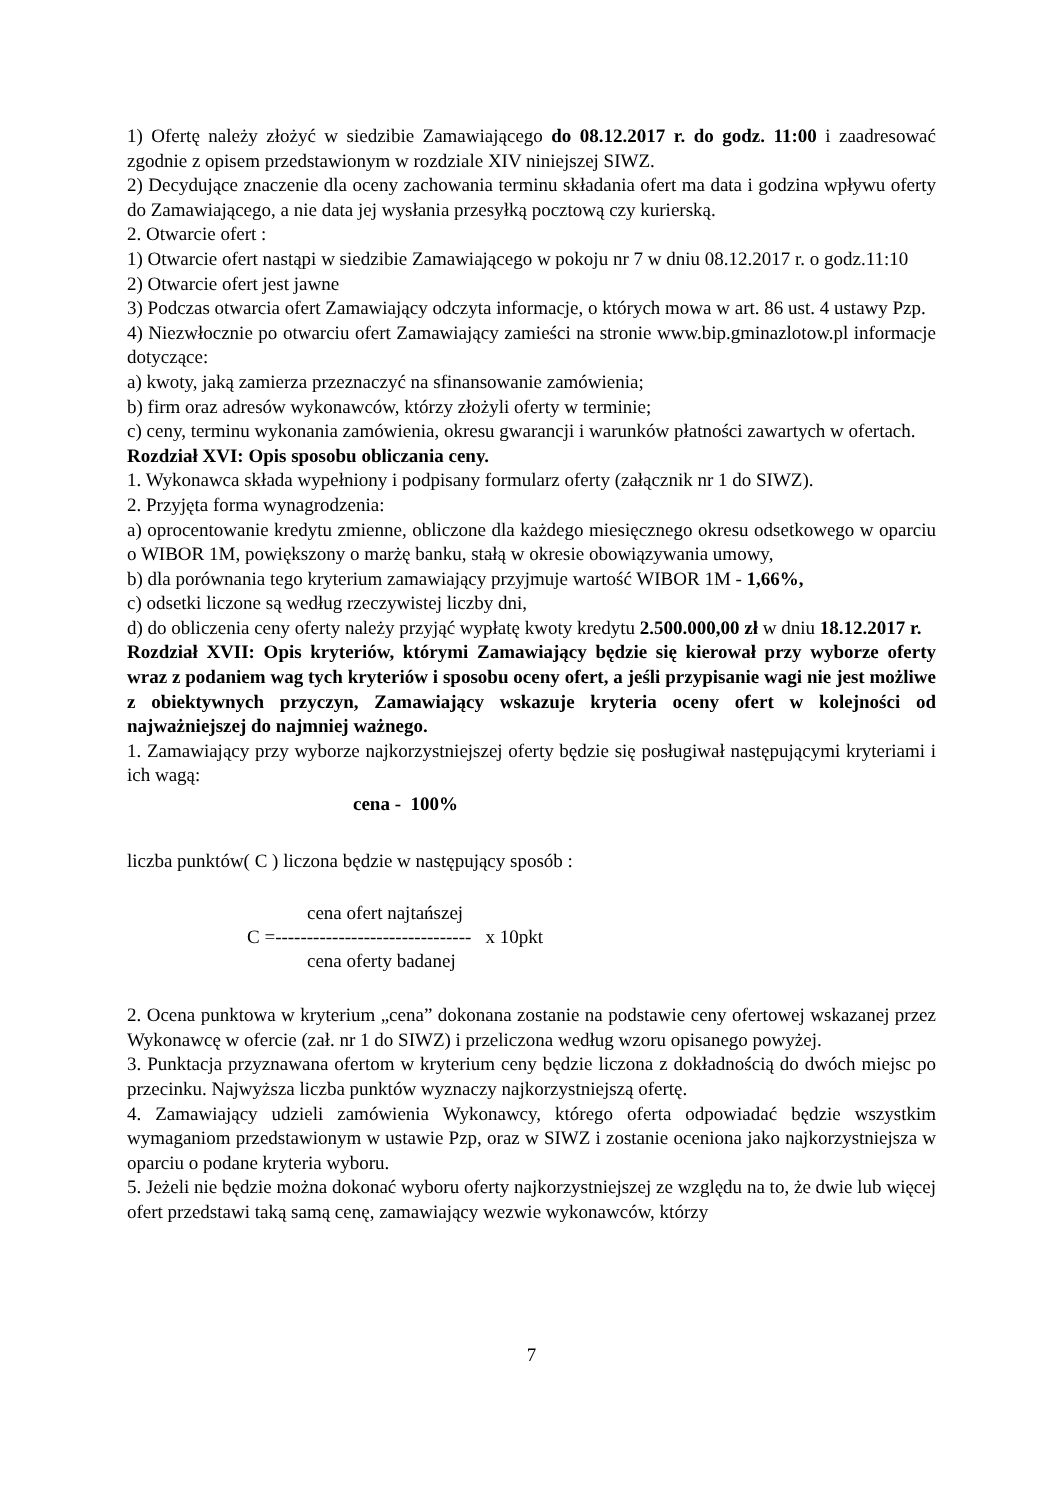1) Ofertę należy złożyć w siedzibie Zamawiającego do 08.12.2017 r. do godz. 11:00 i zaadresować zgodnie z opisem przedstawionym w rozdziale XIV niniejszej SIWZ.
2) Decydujące znaczenie dla oceny zachowania terminu składania ofert ma data i godzina wpływu oferty do Zamawiającego, a nie data jej wysłania przesyłką pocztową czy kurierską.
2. Otwarcie ofert :
1) Otwarcie ofert nastąpi w siedzibie Zamawiającego w pokoju nr 7 w dniu 08.12.2017 r. o godz.11:10
2) Otwarcie ofert jest jawne
3) Podczas otwarcia ofert Zamawiający odczyta informacje, o których mowa w art. 86 ust. 4 ustawy Pzp.
4) Niezwłocznie po otwarciu ofert Zamawiający zamieści na stronie www.bip.gminazlotow.pl informacje dotyczące:
a) kwoty, jaką zamierza przeznaczyć na sfinansowanie zamówienia;
b) firm oraz adresów wykonawców, którzy złożyli oferty w terminie;
c) ceny, terminu wykonania zamówienia, okresu gwarancji i warunków płatności zawartych w ofertach.
Rozdział XVI: Opis sposobu obliczania ceny.
1. Wykonawca składa wypełniony i podpisany formularz oferty (załącznik nr 1 do SIWZ).
2. Przyjęta forma wynagrodzenia:
a) oprocentowanie kredytu zmienne, obliczone dla każdego miesięcznego okresu odsetkowego w oparciu o WIBOR 1M, powiększony o marżę banku, stałą w okresie obowiązywania umowy,
b) dla porównania tego kryterium zamawiający przyjmuje wartość WIBOR 1M - 1,66%,
c) odsetki liczone są według rzeczywistej liczby dni,
d) do obliczenia ceny oferty należy przyjąć wypłatę kwoty kredytu 2.500.000,00 zł w dniu 18.12.2017 r.
Rozdział XVII: Opis kryteriów, którymi Zamawiający będzie się kierował przy wyborze oferty wraz z podaniem wag tych kryteriów i sposobu oceny ofert, a jeśli przypisanie wagi nie jest możliwe z obiektywnych przyczyn, Zamawiający wskazuje kryteria oceny ofert w kolejności od najważniejszej do najmniej ważnego.
1. Zamawiający przy wyborze najkorzystniejszej oferty będzie się posługiwał następującymi kryteriami i ich wagą:
cena - 100%
liczba punktów( C ) liczona będzie w następujący sposób :
cena ofert najtańszej
C =------------------------------- x 10pkt
cena oferty badanej
2. Ocena punktowa w kryterium „cena” dokonana zostanie na podstawie ceny ofertowej wskazanej przez Wykonawcę w ofercie (zał. nr 1 do SIWZ) i przeliczona według wzoru opisanego powyżej.
3. Punktacja przyznawana ofertom w kryterium ceny będzie liczona z dokładnością do dwóch miejsc po przecinku. Najwyższa liczba punktów wyznaczy najkorzystniejszą ofertę.
4. Zamawiający udzieli zamówienia Wykonawcy, którego oferta odpowiadać będzie wszystkim wymaganiom przedstawionym w ustawie Pzp, oraz w SIWZ i zostanie oceniona jako najkorzystniejsza w oparciu o podane kryteria wyboru.
5. Jeżeli nie będzie można dokonać wyboru oferty najkorzystniejszej ze względu na to, że dwie lub więcej ofert przedstawi taką samą cenę, zamawiający wezwie wykonawców, którzy
7